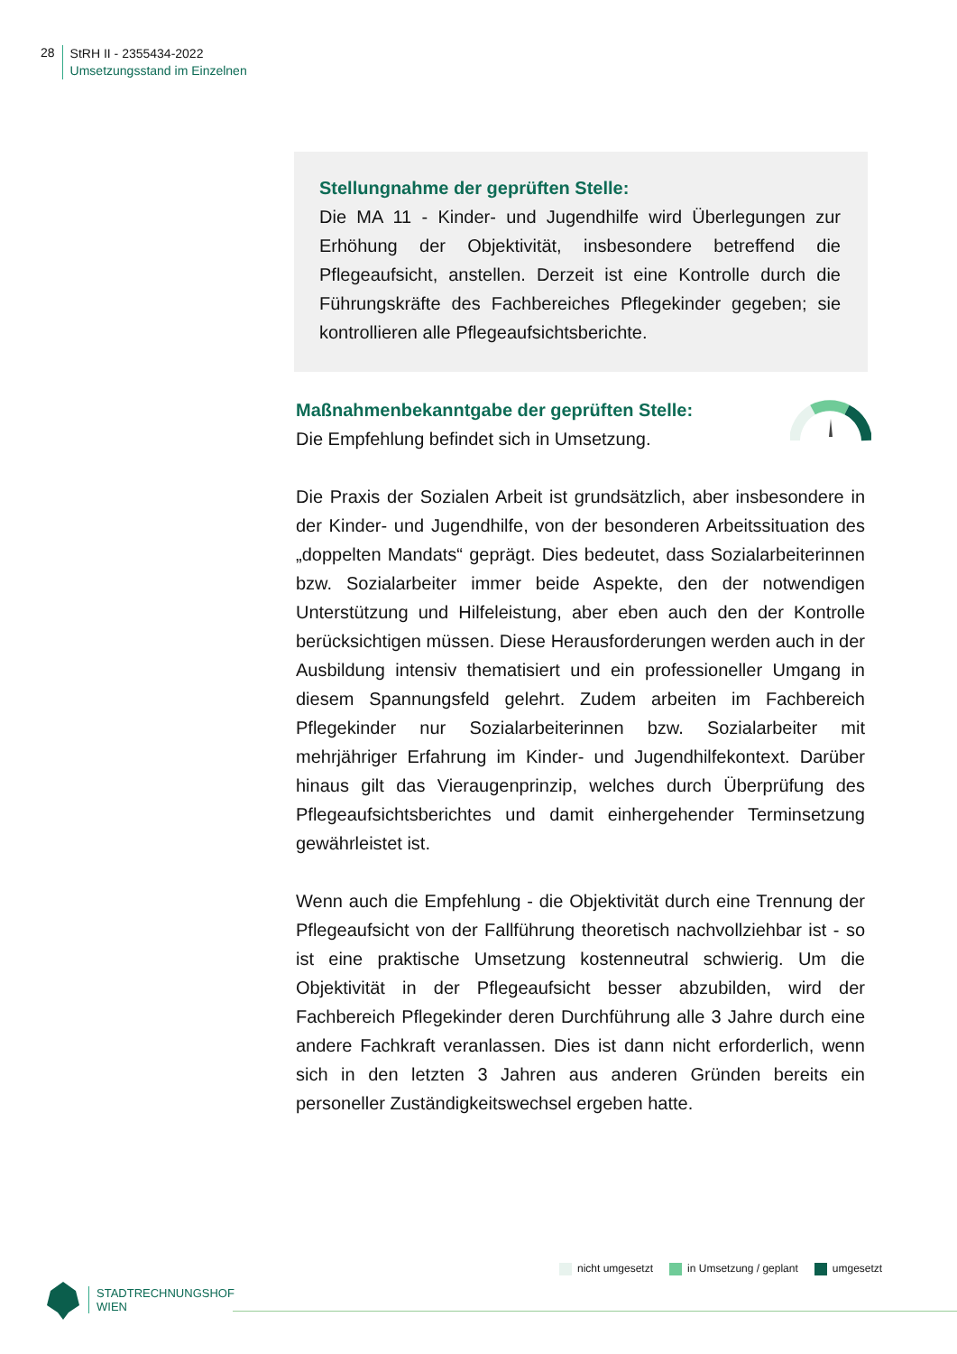28
StRH II - 2355434-2022
Umsetzungsstand im Einzelnen
Stellungnahme der geprüften Stelle:
Die MA 11 - Kinder- und Jugendhilfe wird Überlegungen zur Erhöhung der Objektivität, insbesondere betreffend die Pflegeaufsicht, anstellen. Derzeit ist eine Kontrolle durch die Führungskräfte des Fachbereiches Pflegekinder gegeben; sie kontrollieren alle Pflegeaufsichtsberichte.
Maßnahmenbekanntgabe der geprüften Stelle:
Die Empfehlung befindet sich in Umsetzung.
Die Praxis der Sozialen Arbeit ist grundsätzlich, aber insbesondere in der Kinder- und Jugendhilfe, von der besonderen Arbeitssituation des „doppelten Mandats“ geprägt. Dies bedeutet, dass Sozialarbeiterinnen bzw. Sozialarbeiter immer beide Aspekte, den der notwendigen Unterstützung und Hilfeleistung, aber eben auch den der Kontrolle berücksichtigen müssen. Diese Herausforderungen werden auch in der Ausbildung intensiv thematisiert und ein professioneller Umgang in diesem Spannungsfeld gelehrt. Zudem arbeiten im Fachbereich Pflegekinder nur Sozialarbeiterinnen bzw. Sozialarbeiter mit mehrjähriger Erfahrung im Kinder- und Jugendhilfekontext. Darüber hinaus gilt das Vieraugenprinzip, welches durch Überprüfung des Pflegeaufsichtsberichtes und damit einhergehender Terminsetzung gewährleistet ist.
Wenn auch die Empfehlung - die Objektivität durch eine Trennung der Pflegeaufsicht von der Fallführung theoretisch nachvollziehbar ist - so ist eine praktische Umsetzung kostenneutral schwierig. Um die Objektivität in der Pflegeaufsicht besser abzubilden, wird der Fachbereich Pflegekinder deren Durchführung alle 3 Jahre durch eine andere Fachkraft veranlassen. Dies ist dann nicht erforderlich, wenn sich in den letzten 3 Jahren aus anderen Gründen bereits ein personeller Zuständigkeitswechsel ergeben hatte.
nicht umgesetzt in Umsetzung / geplant umgesetzt
STADTRECHNUNGSHOF
WIEN